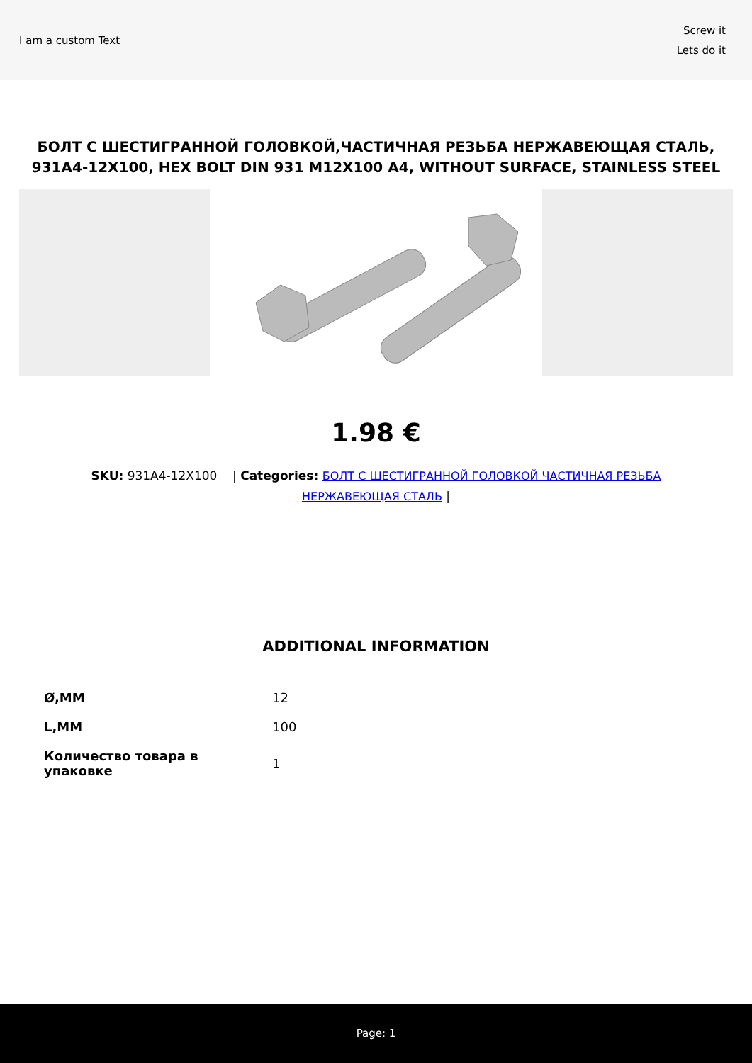I am a custom Text
Screw it
Lets do it
БОЛТ С ШЕСТИГРАННОЙ ГОЛОВКОЙ,ЧАСТИЧНАЯ РЕЗЬБА НЕРЖАВЕЮЩАЯ СТАЛЬ, 931A4-12X100, HEX BOLT DIN 931 M12X100 A4, WITHOUT SURFACE, STAINLESS STEEL
1.98 €
SKU: 931A4-12X100 | Categories: БОЛТ С ШЕСТИГРАННОЙ ГОЛОВКОЙ ЧАСТИЧНАЯ РЕЗЬБА НЕРЖАВЕЮЩАЯ СТАЛЬ |
ADDITIONAL INFORMATION
| Ø,MM | 12 |
| L,MM | 100 |
| Количество товара в упаковке | 1 |
Page: 1